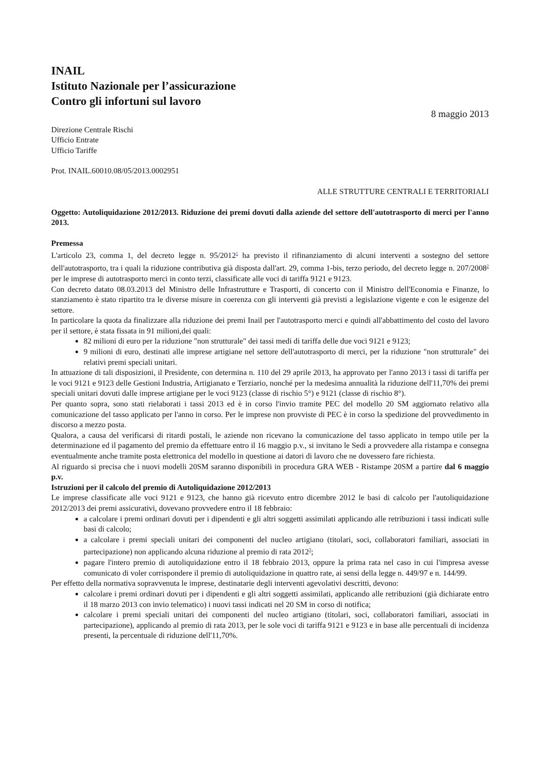INAIL
Istituto Nazionale per l’assicurazione
Contro gli infortuni sul lavoro
8 maggio 2013
Direzione Centrale Rischi
Ufficio Entrate
Ufficio Tariffe
Prot. INAIL.60010.08/05/2013.0002951
ALLE STRUTTURE CENTRALI E TERRITORIALI
Oggetto: Autoliquidazione 2012/2013. Riduzione dei premi dovuti dalla aziende del settore dell'autotrasporto di merci per l'anno 2013.
Premessa
L'articolo 23, comma 1, del decreto legge n. 95/2012<sup>1</sup> ha previsto il rifinanziamento di alcuni interventi a sostegno del settore dell'autotrasporto, tra i quali la riduzione contributiva già disposta dall'art. 29, comma 1-bis, terzo periodo, del decreto legge n. 207/2008<sup>2</sup> per le imprese di autotrasporto merci in conto terzi, classificate alle voci di tariffa 9121 e 9123.
Con decreto datato 08.03.2013 del Ministro delle Infrastrutture e Trasporti, di concerto con il Ministro dell'Economia e Finanze, lo stanziamento è stato ripartito tra le diverse misure in coerenza con gli interventi già previsti a legislazione vigente e con le esigenze del settore.
In particolare la quota da finalizzare alla riduzione dei premi Inail per l'autotrasporto merci e quindi all'abbattimento del costo del lavoro per il settore, è stata fissata in 91 milioni,dei quali:
82 milioni di euro per la riduzione "non strutturale" dei tassi medi di tariffa delle due voci 9121 e 9123;
9 milioni di euro, destinati alle imprese artigiane nel settore dell'autotrasporto di merci, per la riduzione "non strutturale" dei relativi premi speciali unitari.
In attuazione di tali disposizioni, il Presidente, con determina n. 110 del 29 aprile 2013, ha approvato per l'anno 2013 i tassi di tariffa per le voci 9121 e 9123 delle Gestioni Industria, Artigianato e Terziario, nonché per la medesima annualità la riduzione dell'11,70% dei premi speciali unitari dovuti dalle imprese artigiane per le voci 9123 (classe di rischio 5°) e 9121 (classe di rischio 8°).
Per quanto sopra, sono stati rielaborati i tassi 2013 ed è in corso l'invio tramite PEC del modello 20 SM aggiornato relativo alla comunicazione del tasso applicato per l'anno in corso. Per le imprese non provviste di PEC è in corso la spedizione del provvedimento in discorso a mezzo posta.
Qualora, a causa del verificarsi di ritardi postali, le aziende non ricevano la comunicazione del tasso applicato in tempo utile per la determinazione ed il pagamento del premio da effettuare entro il 16 maggio p.v., si invitano le Sedi a provvedere alla ristampa e consegna eventualmente anche tramite posta elettronica del modello in questione ai datori di lavoro che ne dovessero fare richiesta.
Al riguardo si precisa che i nuovi modelli 20SM saranno disponibili in procedura GRA WEB - Ristampe 20SM a partire dal 6 maggio p.v.
Istruzioni per il calcolo del premio di Autoliquidazione 2012/2013
Le imprese classificate alle voci 9121 e 9123, che hanno già ricevuto entro dicembre 2012 le basi di calcolo per l'autoliquidazione 2012/2013 dei premi assicurativi, dovevano provvedere entro il 18 febbraio:
a calcolare i premi ordinari dovuti per i dipendenti e gli altri soggetti assimilati applicando alle retribuzioni i tassi indicati sulle basi di calcolo;
a calcolare i premi speciali unitari dei componenti del nucleo artigiano (titolari, soci, collaboratori familiari, associati in partecipazione) non applicando alcuna riduzione al premio di rata 2012<sup>3</sup>;
pagare l'intero premio di autoliquidazione entro il 18 febbraio 2013, oppure la prima rata nel caso in cui l'impresa avesse comunicato di voler corrispondere il premio di autoliquidazione in quattro rate, ai sensi della legge n. 449/97 e n. 144/99.
Per effetto della normativa sopravvenuta le imprese, destinatarie degli interventi agevolativi descritti, devono:
calcolare i premi ordinari dovuti per i dipendenti e gli altri soggetti assimilati, applicando alle retribuzioni (già dichiarate entro il 18 marzo 2013 con invio telematico) i nuovi tassi indicati nel 20 SM in corso di notifica;
calcolare i premi speciali unitari dei componenti del nucleo artigiano (titolari, soci, collaboratori familiari, associati in partecipazione), applicando al premio di rata 2013, per le sole voci di tariffa 9121 e 9123 e in base alle percentuali di incidenza presenti, la percentuale di riduzione dell'11,70%.